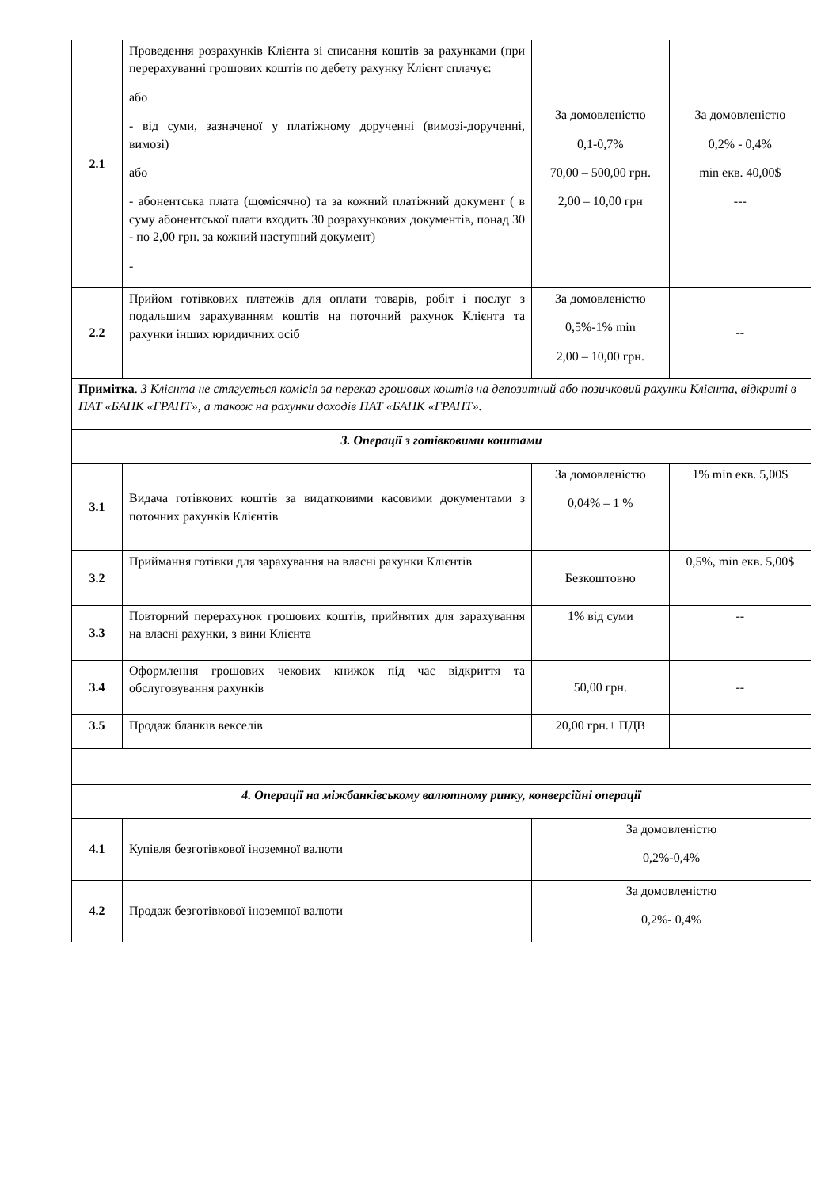| 2.1 | Проведення розрахунків Клієнта зі списання коштів за рахунками (при перерахуванні грошових коштів по дебету рахунку Клієнт сплачує: або - від суми, зазначеної у платіжному дорученні (вимозі-дорученні, вимозі) або - абонентська плата (щомісячно) та за кожний платіжний документ ( в суму абонентської плати входить 30 розрахункових документів, понад 30 - по 2,00 грн. за кожний наступний документ) - | За домовленістю 0,1-0,7% 70,00 – 500,00 грн. 2,00 – 10,00 грн | За домовленістю 0,2% - 0,4% min екв. 40,00$ --- |
| 2.2 | Прийом готівкових платежів для оплати товарів, робіт і послуг з подальшим зарахуванням коштів на поточний рахунок Клієнта та рахунки інших юридичних осіб | За домовленістю 0,5%-1% min 2,00 – 10,00 грн. | -- |
| Примітка . З Клієнта не стягується комісія за переказ грошових коштів на депозитний або позичковий рахунки Клієнта, відкриті в ПАТ «БАНК «ГРАНТ», а також на рахунки доходів ПАТ «БАНК «ГРАНТ». | | | |
| 3. Операції з готівковими коштами | | | |
| 3.1 | Видача готівкових коштів за видатковими касовими документами з поточних рахунків Клієнтів | За домовленістю 0,04% – 1 % | 1% min екв. 5,00$ |
| 3.2 | Приймання готівки для зарахування на власні рахунки Клієнтів | Безкоштовно | 0,5%, min екв. 5,00$ |
| 3.3 | Повторний перерахунок грошових коштів, прийнятих для зарахування на власні рахунки, з вини Клієнта | 1% від суми | -- |
| 3.4 | Оформлення грошових чекових книжок під час відкриття та обслуговування рахунків | 50,00 грн. | -- |
| 3.5 | Продаж бланків векселів | 20,00 грн.+ ПДВ | |
| 4. Операції на міжбанківському валютному ринку, конверсійні операції | | | |
| 4.1 | Купівля безготівкової іноземної валюти | За домовленістю 0,2%-0,4% | |
| 4.2 | Продаж безготівкової іноземної валюти | За домовленістю 0,2%- 0,4% | |